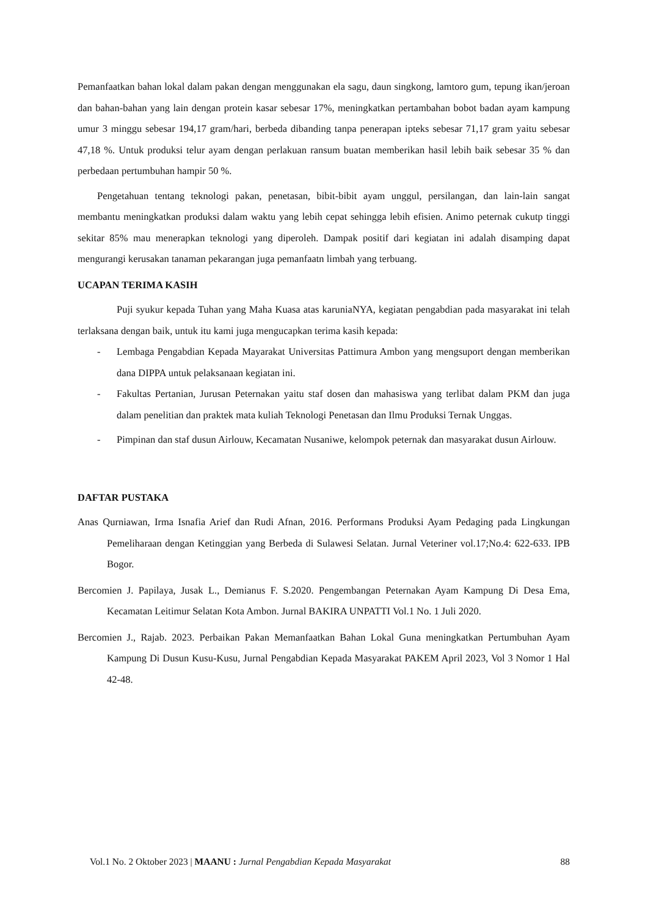Pemanfaatkan bahan lokal dalam pakan dengan menggunakan ela sagu, daun singkong, lamtoro gum, tepung ikan/jeroan dan bahan-bahan yang lain dengan protein kasar sebesar 17%, meningkatkan pertambahan bobot badan ayam kampung umur 3 minggu sebesar 194,17 gram/hari, berbeda dibanding tanpa penerapan ipteks sebesar 71,17 gram yaitu sebesar 47,18 %. Untuk produksi telur ayam dengan perlakuan ransum buatan memberikan hasil lebih baik sebesar 35 % dan perbedaan pertumbuhan hampir 50 %.
Pengetahuan tentang teknologi pakan, penetasan, bibit-bibit ayam unggul, persilangan, dan lain-lain sangat membantu meningkatkan produksi dalam waktu yang lebih cepat sehingga lebih efisien. Animo peternak cukutp tinggi sekitar 85% mau menerapkan teknologi yang diperoleh. Dampak positif dari kegiatan ini adalah disamping dapat mengurangi kerusakan tanaman pekarangan juga pemanfaatn limbah yang terbuang.
UCAPAN TERIMA KASIH
Puji syukur kepada Tuhan yang Maha Kuasa atas karuniaNYA, kegiatan pengabdian pada masyarakat ini telah terlaksana dengan baik, untuk itu kami juga mengucapkan terima kasih kepada:
- Lembaga Pengabdian Kepada Mayarakat Universitas Pattimura Ambon yang mengsuport dengan memberikan dana DIPPA untuk pelaksanaan kegiatan ini.
- Fakultas Pertanian, Jurusan Peternakan yaitu staf dosen dan mahasiswa yang terlibat dalam PKM dan juga dalam penelitian dan praktek mata kuliah Teknologi Penetasan dan Ilmu Produksi Ternak Unggas.
- Pimpinan dan staf dusun Airlouw, Kecamatan Nusaniwe, kelompok peternak dan masyarakat dusun Airlouw.
DAFTAR PUSTAKA
Anas Qurniawan, Irma Isnafia Arief dan Rudi Afnan, 2016. Performans Produksi Ayam Pedaging pada Lingkungan Pemeliharaan dengan Ketinggian yang Berbeda di Sulawesi Selatan. Jurnal Veteriner vol.17;No.4: 622-633. IPB Bogor.
Bercomien J. Papilaya, Jusak L., Demianus F. S.2020. Pengembangan Peternakan Ayam Kampung Di Desa Ema, Kecamatan Leitimur Selatan Kota Ambon. Jurnal BAKIRA UNPATTI Vol.1 No. 1 Juli 2020.
Bercomien J., Rajab. 2023. Perbaikan Pakan Memanfaatkan Bahan Lokal Guna meningkatkan Pertumbuhan Ayam Kampung Di Dusun Kusu-Kusu, Jurnal Pengabdian Kepada Masyarakat PAKEM April 2023, Vol 3 Nomor 1 Hal 42-48.
Vol.1 No. 2 Oktober 2023 | MAANU : Jurnal Pengabdian Kepada Masyarakat 88